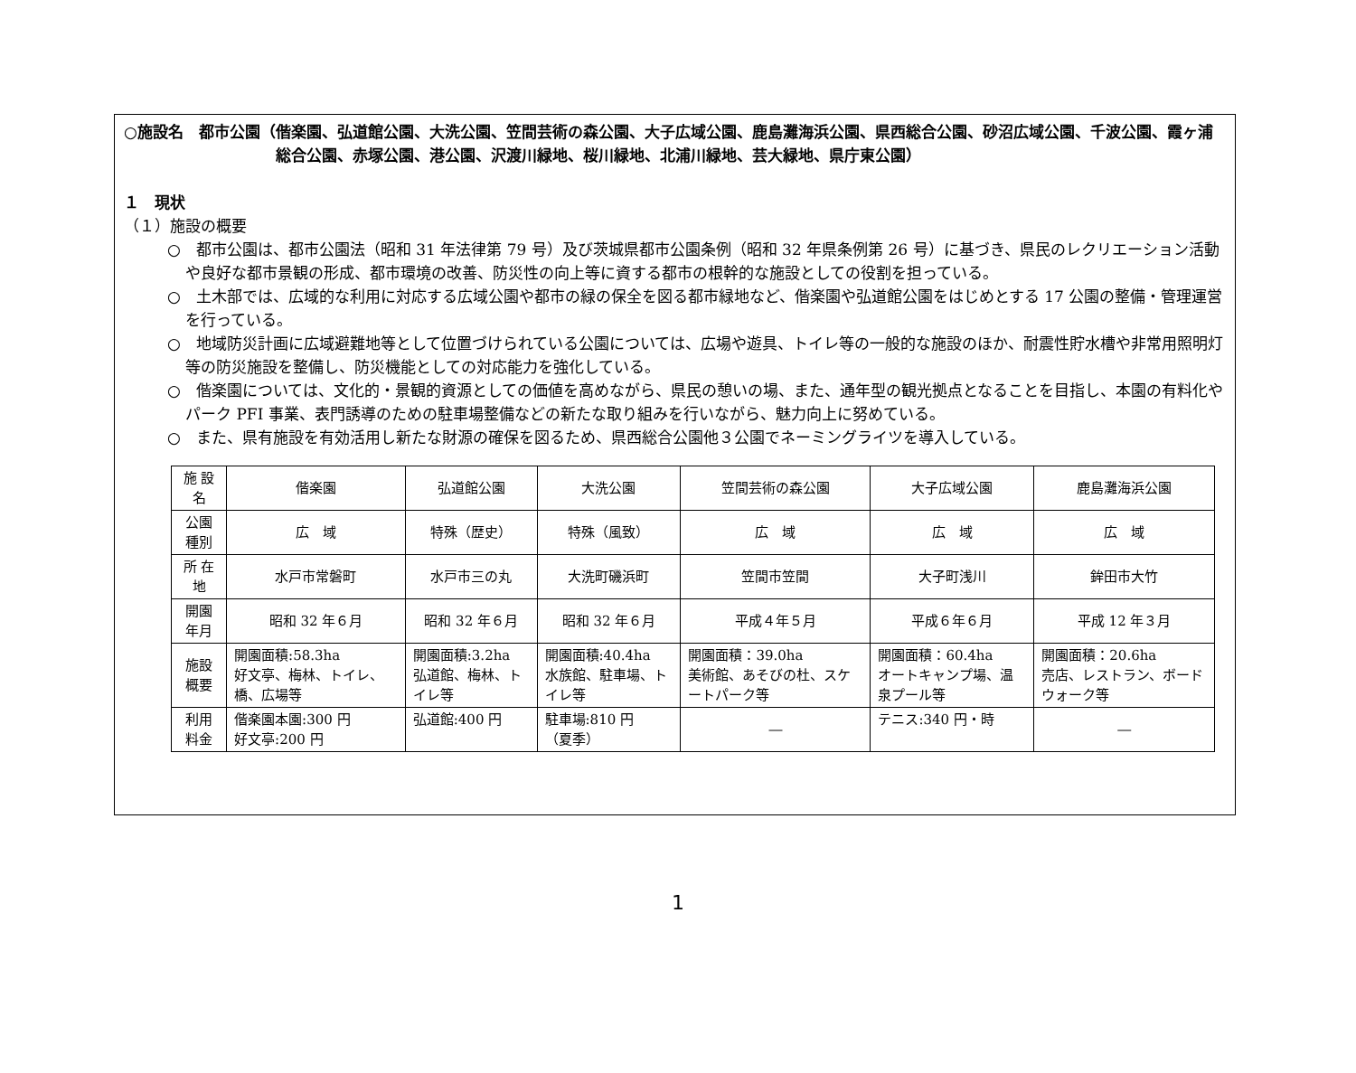○施設名　都市公園（ 偕楽園、弘道館公園、大洗公園、笠間芸術の森公園、大子広域公園、鹿島灘海浜公園、県西総合公園、砂沼広域公園、千波公園、霞ヶ浦総合公園、赤塚公園、港公園、沢渡川緑地、桜川緑地、北浦川緑地、芸大緑地、県庁東公園）
１　現状
（１）施設の概要
○　都市公園は、都市公園法（昭和 31 年法律第 79 号）及び茨城県都市公園条例（昭和 32 年県条例第 26 号）に基づき、県民のレクリエーション活動や良好な都市景観の形成、都市環境の改善、防災性の向上等に資する都市の根幹的な施設としての役割を担っている。
○　土木部では、広域的な利用に対応する広域公園や都市の緑の保全を図る都市緑地など、偕楽園や弘道館公園をはじめとする 17 公園の整備・管理運営を行っている。
○　地域防災計画に広域避難地等として位置づけられている公園については、広場や遊具、トイレ等の一般的な施設のほか、耐震性貯水槽や非常用照明灯等の防災施設を整備し、防災機能としての対応能力を強化している。
○　偕楽園については、文化的・景観的資源としての価値を高めながら、県民の憩いの場、また、通年型の観光拠点となることを目指し、本園の有料化やパーク PFI 事業、表門誘導のための駐車場整備などの新たな取り組みを行いながら、魅力向上に努めている。
○　また、県有施設を有効活用し新たな財源の確保を図るため、県西総合公園他３公園でネーミングライツを導入している。
| 施 設 名 | 偕楽園 | 弘道館公園 | 大洗公園 | 笠間芸術の森公園 | 大子広域公園 | 鹿島灘海浜公園 |
| 公園種別 | 広 域 | 特殊（歴史） | 特殊（風致） | 広 域 | 広 域 | 広 域 |
| 所 在 地 | 水戸市常磐町 | 水戸市三の丸 | 大洗町磯浜町 | 笠間市笠間 | 大子町浅川 | 鉾田市大竹 |
| 開園年月 | 昭和 32 年６月 | 昭和 32 年６月 | 昭和 32 年６月 | 平成４年５月 | 平成６年６月 | 平成 12 年３月 |
| 施設概要 | 開園面積:58.3ha 好文亭、梅林、トイレ、橋、広場等 | 開園面積:3.2ha 弘道館、梅林、トイレ等 | 開園面積:40.4ha 水族館、駐車場、トイレ等 | 開園面積：39.0ha 美術館、あそびの杜、スケートパーク等 | 開園面積：60.4ha オートキャンプ場、温泉プール等 | 開園面積：20.6ha 売店、レストラン、ボードウォーク等 |
| 利用料金 | 偕楽園本園:300 円 好文亭:200 円 | 弘道館:400 円 | 駐車場:810 円 （夏季） | ― | テニス:340 円・時 | ― |
1